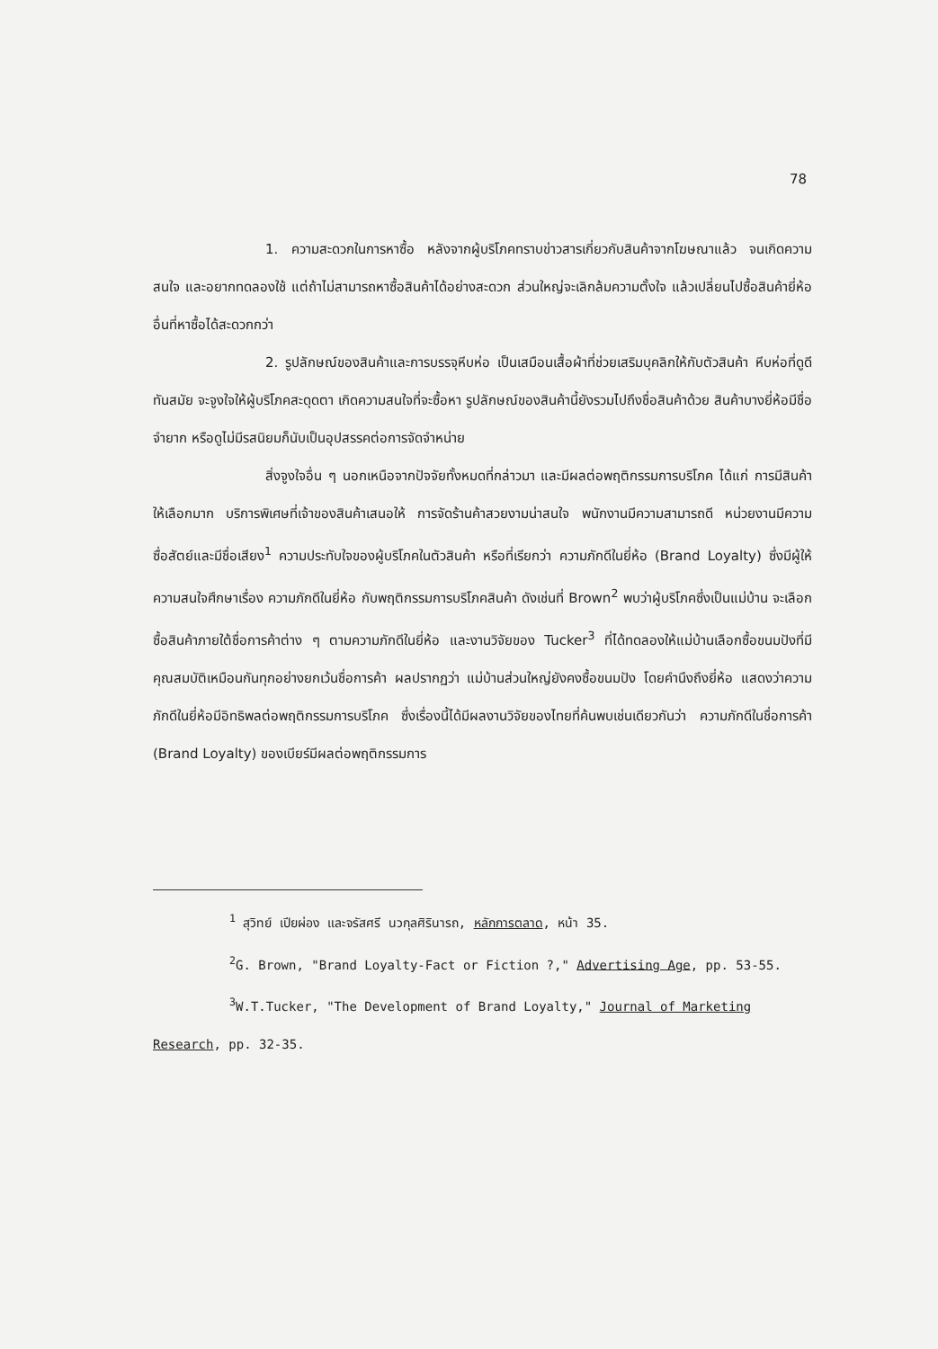78
1. ความสะดวกในการหาซื้อ หลังจากผู้บริโภคทราบข่าวสารเกี่ยวกับสินค้าจากโฆษณาแล้ว จนเกิดความสนใจ และอยากทดลองใช้ แต่ถ้าไม่สามารถหาซื้อสินค้าได้อย่างสะดวก ส่วนใหญ่จะเลิกล้มความตั้งใจ แล้วเปลี่ยนไปซื้อสินค้ายี่ห้ออื่นที่หาซื้อได้สะดวกกว่า
2. รูปลักษณ์ของสินค้าและการบรรจุหีบห่อ เป็นเสมือนเสื้อผ้าที่ช่วยเสริมบุคลิกให้กับตัวสินค้า หีบห่อที่ดูดีทันสมัย จะจูงใจให้ผู้บริโภคสะดุดตา เกิดความสนใจที่จะซื้อหา รูปลักษณ์ของสินค้านี้ยังรวมไปถึงชื่อสินค้าด้วย สินค้าบางยี่ห้อมีชื่อจำยาก หรือดูไม่มีรสนิยมก็นับเป็นอุปสรรคต่อการจัดจำหน่าย
สิ่งจูงใจอื่น ๆ นอกเหนือจากปัจจัยทั้งหมดที่กล่าวมา และมีผลต่อพฤติกรรมการบริโภค ได้แก่ การมีสินค้าให้เลือกมาก บริการพิเศษที่เจ้าของสินค้าเสนอให้ การจัดร้านค้าสวยงามน่าสนใจ พนักงานมีความสามารถดี หน่วยงานมีความซื่อสัตย์และมีชื่อเสียง<sup>1</sup> ความประทับใจของผู้บริโภคในตัวสินค้า หรือที่เรียกว่า ความภักดีในยี่ห้อ (Brand Loyalty) ซึ่งมีผู้ให้ความสนใจศึกษาเรื่อง ความภักดีในยี่ห้อ กับพฤติกรรมการบริโภคสินค้า ดังเช่นที่ Brown<sup>2</sup> พบว่าผู้บริโภคซึ่งเป็นแม่บ้าน จะเลือกซื้อสินค้าภายใต้ชื่อการค้าต่าง ๆ ตามความภักดีในยี่ห้อ และงานวิจัยของ Tucker<sup>3</sup> ที่ได้ทดลองให้แม่บ้านเลือกซื้อขนมปังที่มีคุณสมบัติเหมือนกันทุกอย่างยกเว้นชื่อการค้า ผลปรากฏว่า แม่บ้านส่วนใหญ่ยังคงซื้อขนมปัง โดยคำนึงถึงยี่ห้อ แสดงว่าความภักดีในยี่ห้อมีอิทธิพลต่อพฤติกรรมการบริโภค ซึ่งเรื่องนี้ได้มีผลงานวิจัยของไทยที่ค้นพบเช่นเดียวกันว่า ความภักดีในชื่อการค้า (Brand Loyalty) ของเบียร์มีผลต่อพฤติกรรมการ
<sup>1</sup> สุวิทย์ เปียผ่อง และจรัสศรี นวกุลศิรินารถ, หลักการตลาด, หน้า 35.
<sup>2</sup> G. Brown, "Brand Loyalty-Fact or Fiction ?," Advertising Age, pp. 53-55.
<sup>3</sup> W.T.Tucker, "The Development of Brand Loyalty," Journal of Marketing Research, pp. 32-35.